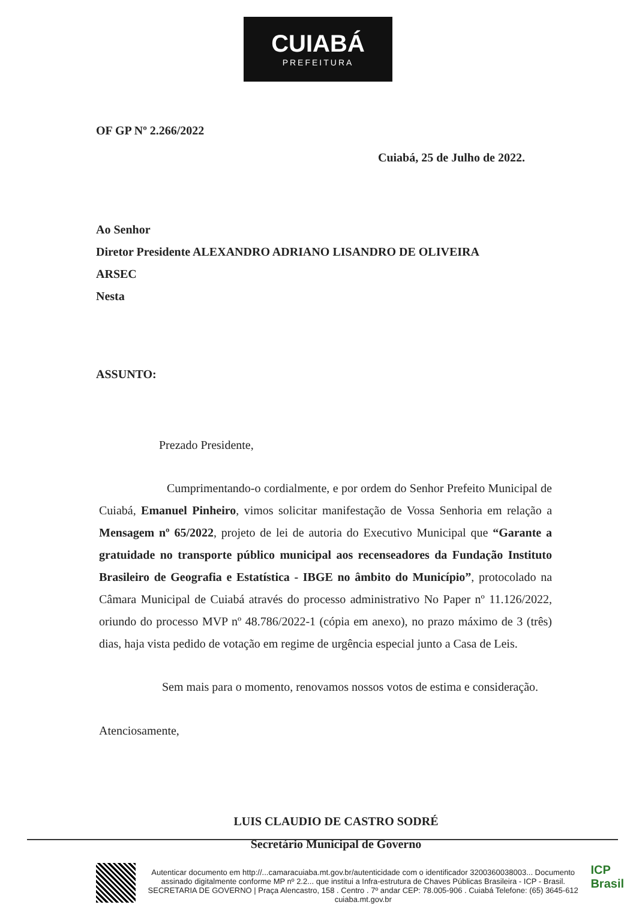CUIABÁ
PREFEITURA
OF GP Nº 2.266/2022
Cuiabá, 25 de Julho de 2022.
Ao Senhor
Diretor Presidente ALEXANDRO ADRIANO LISANDRO DE OLIVEIRA
ARSEC
Nesta
ASSUNTO:
Prezado Presidente,
Cumprimentando-o cordialmente, e por ordem do Senhor Prefeito Municipal de Cuiabá, Emanuel Pinheiro, vimos solicitar manifestação de Vossa Senhoria em relação a Mensagem nº 65/2022, projeto de lei de autoria do Executivo Municipal que “Garante a gratuidade no transporte público municipal aos recenseadores da Fundação Instituto Brasileiro de Geografia e Estatística - IBGE no âmbito do Município”, protocolado na Câmara Municipal de Cuiabá através do processo administrativo No Paper nº 11.126/2022, oriundo do processo MVP nº 48.786/2022-1 (cópia em anexo), no prazo máximo de 3 (três) dias, haja vista pedido de votação em regime de urgência especial junto a Casa de Leis.
Sem mais para o momento, renovamos nossos votos de estima e consideração.
Atenciosamente,
LUIS CLAUDIO DE CASTRO SODRÉ
Secretário Municipal de Governo
Autenticar documento em http://...camaracuiaba.mt.gov.br/autenticidade com o identificador 3200360038003... Documento assinado digitalmente conforme MP nº 2.2... que institui a Infra-estrutura de Chaves Públicas Brasileira - ICP - Brasil.
SECRETARIA DE GOVERNO | Praça Alencastro, 158 . Centro . 7º andar CEP: 78.005-906 . Cuiabá Telefone: (65) 3645-612 cuiaba.mt.gov.br
ICP
Brasil